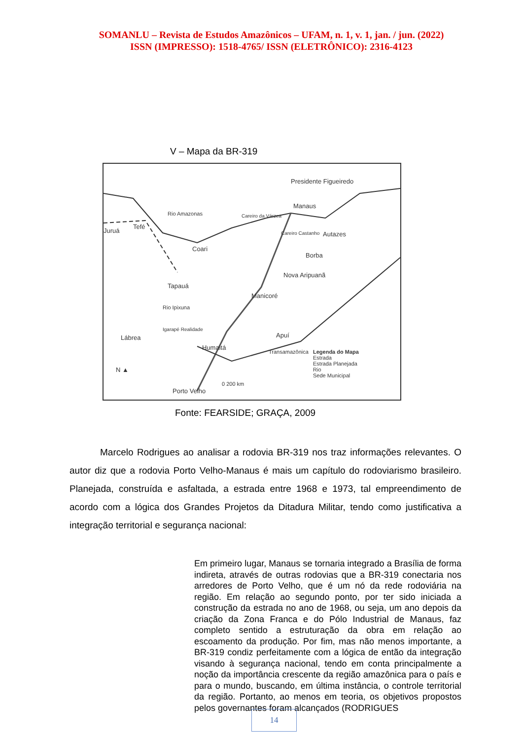SOMANLU – Revista de Estudos Amazônicos – UFAM, n. 1, v. 1, jan. / jun. (2022)
ISSN (IMPRESSO): 1518-4765/ ISSN (ELETRÔNICO): 2316-4123
V – Mapa da BR-319
Presidente Figueiredo
Manaus
Careiro da Várzea
Juruá
Tefé
Rio Amazonas
Careiro Castanho Autazes
Coari
Borba
Nova Aripuanã
Tapauá
Manicoré
Rio Ipixuna
Igarapé Realidade
Lábrea Apuí
Humaitá
Transamazônica Legenda do Mapa
Estrada
Estrada Planejada
Rio
Sede Municipal
N ▲
0 200 km
Porto Velho
Fonte: FEARSIDE; GRAÇA, 2009
Marcelo Rodrigues ao analisar a rodovia BR-319 nos traz informações relevantes. O autor diz que a rodovia Porto Velho-Manaus é mais um capítulo do rodoviarismo brasileiro. Planejada, construída e asfaltada, a estrada entre 1968 e 1973, tal empreendimento de acordo com a lógica dos Grandes Projetos da Ditadura Militar, tendo como justificativa a integração territorial e segurança nacional:
Em primeiro lugar, Manaus se tornaria integrado a Brasília de forma indireta, através de outras rodovias que a BR-319 conectaria nos arredores de Porto Velho, que é um nó da rede rodoviária na região. Em relação ao segundo ponto, por ter sido iniciada a construção da estrada no ano de 1968, ou seja, um ano depois da criação da Zona Franca e do Pólo Industrial de Manaus, faz completo sentido a estruturação da obra em relação ao escoamento da produção. Por fim, mas não menos importante, a BR-319 condiz perfeitamente com a lógica de então da integração visando à segurança nacional, tendo em conta principalmente a noção da importância crescente da região amazônica para o país e para o mundo, buscando, em última instância, o controle territorial da região. Portanto, ao menos em teoria, os objetivos propostos pelos governantes foram alcançados (RODRIGUES
14